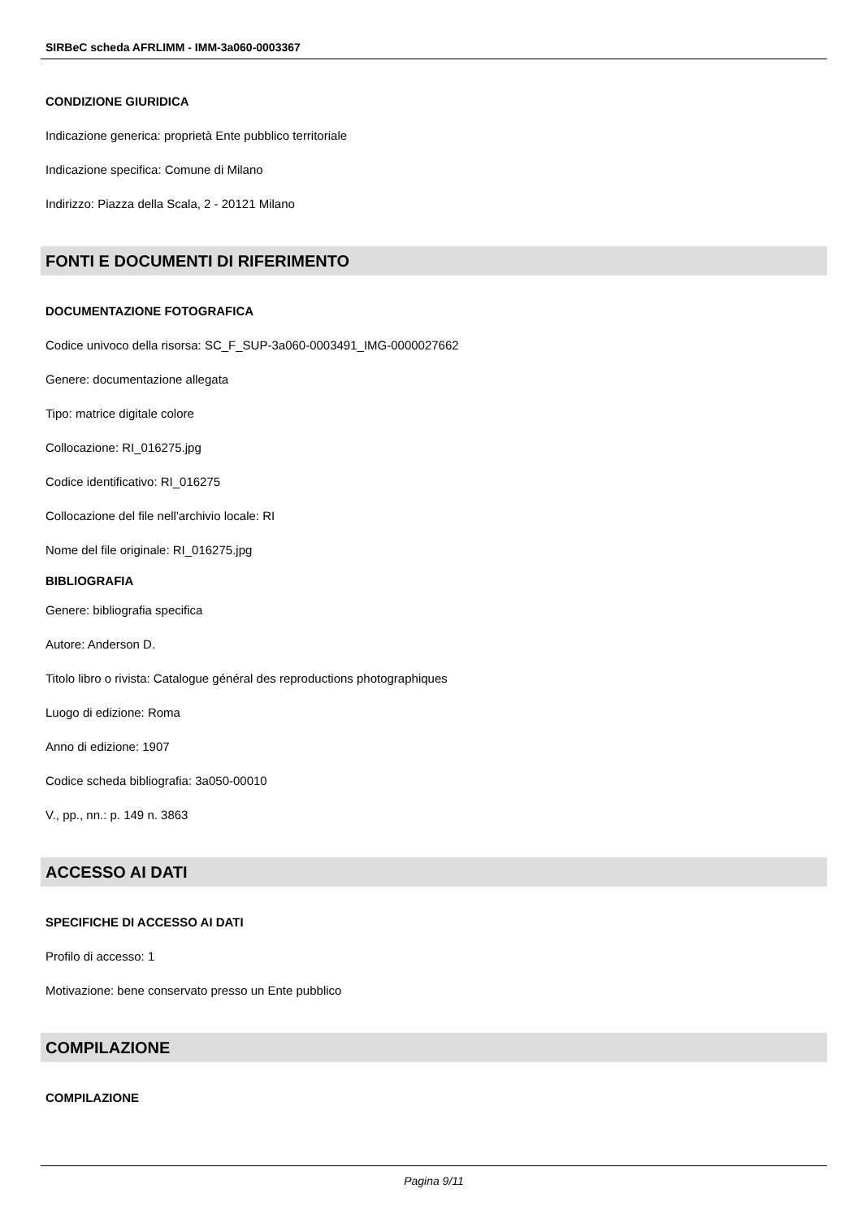SIRBeC scheda AFRLIMM - IMM-3a060-0003367
CONDIZIONE GIURIDICA
Indicazione generica: proprietà Ente pubblico territoriale
Indicazione specifica: Comune di Milano
Indirizzo: Piazza della Scala, 2 - 20121 Milano
FONTI E DOCUMENTI DI RIFERIMENTO
DOCUMENTAZIONE FOTOGRAFICA
Codice univoco della risorsa: SC_F_SUP-3a060-0003491_IMG-0000027662
Genere: documentazione allegata
Tipo: matrice digitale colore
Collocazione: RI_016275.jpg
Codice identificativo: RI_016275
Collocazione del file nell'archivio locale: RI
Nome del file originale: RI_016275.jpg
BIBLIOGRAFIA
Genere: bibliografia specifica
Autore: Anderson D.
Titolo libro o rivista: Catalogue général des reproductions photographiques
Luogo di edizione: Roma
Anno di edizione: 1907
Codice scheda bibliografia: 3a050-00010
V., pp., nn.: p. 149 n. 3863
ACCESSO AI DATI
SPECIFICHE DI ACCESSO AI DATI
Profilo di accesso: 1
Motivazione: bene conservato presso un Ente pubblico
COMPILAZIONE
COMPILAZIONE
Pagina 9/11